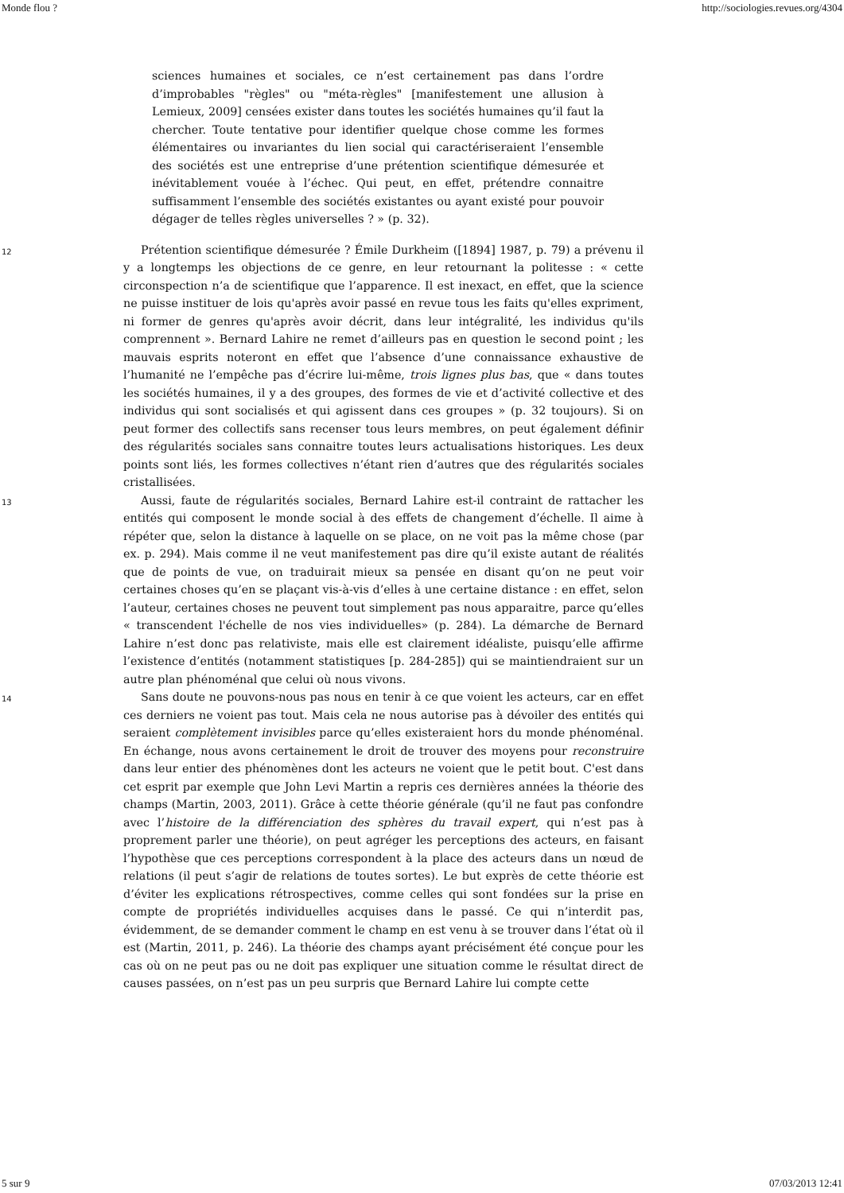Monde flou ? http://sociologies.revues.org/4304
sciences humaines et sociales, ce n’est certainement pas dans l’ordre d’improbables "règles" ou "méta-règles" [manifestement une allusion à Lemieux, 2009] censées exister dans toutes les sociétés humaines qu’il faut la chercher. Toute tentative pour identifier quelque chose comme les formes élémentaires ou invariantes du lien social qui caractériseraient l’ensemble des sociétés est une entreprise d’une prétention scientifique démesurée et inévitablement vouée à l’échec. Qui peut, en effet, prétendre connaitre suffisamment l’ensemble des sociétés existantes ou ayant existé pour pouvoir dégager de telles règles universelles ? » (p. 32).
12
Prétention scientifique démesurée ? Émile Durkheim ([1894] 1987, p. 79) a prévenu il y a longtemps les objections de ce genre, en leur retournant la politesse : « cette circonspection n’a de scientifique que l’apparence. Il est inexact, en effet, que la science ne puisse instituer de lois qu'après avoir passé en revue tous les faits qu'elles expriment, ni former de genres qu'après avoir décrit, dans leur intégralité, les individus qu'ils comprennent ». Bernard Lahire ne remet d’ailleurs pas en question le second point ; les mauvais esprits noteront en effet que l’absence d’une connaissance exhaustive de l’humanité ne l’empêche pas d’écrire lui-même, trois lignes plus bas, que « dans toutes les sociétés humaines, il y a des groupes, des formes de vie et d’activité collective et des individus qui sont socialisés et qui agissent dans ces groupes » (p. 32 toujours). Si on peut former des collectifs sans recenser tous leurs membres, on peut également définir des régularités sociales sans connaitre toutes leurs actualisations historiques. Les deux points sont liés, les formes collectives n’étant rien d’autres que des régularités sociales cristallisées.
13
Aussi, faute de régularités sociales, Bernard Lahire est-il contraint de rattacher les entités qui composent le monde social à des effets de changement d’échelle. Il aime à répéter que, selon la distance à laquelle on se place, on ne voit pas la même chose (par ex. p. 294). Mais comme il ne veut manifestement pas dire qu’il existe autant de réalités que de points de vue, on traduirait mieux sa pensée en disant qu’on ne peut voir certaines choses qu’en se plaçant vis-à-vis d’elles à une certaine distance : en effet, selon l’auteur, certaines choses ne peuvent tout simplement pas nous apparaitre, parce qu’elles « transcendent l'échelle de nos vies individuelles» (p. 284). La démarche de Bernard Lahire n’est donc pas relativiste, mais elle est clairement idéaliste, puisqu’elle affirme l’existence d’entités (notamment statistiques [p. 284-285]) qui se maintiendraient sur un autre plan phénoménal que celui où nous vivons.
14
Sans doute ne pouvons-nous pas nous en tenir à ce que voient les acteurs, car en effet ces derniers ne voient pas tout. Mais cela ne nous autorise pas à dévoiler des entités qui seraient complètement invisibles parce qu’elles existeraient hors du monde phénoménal. En échange, nous avons certainement le droit de trouver des moyens pour reconstruire dans leur entier des phénomènes dont les acteurs ne voient que le petit bout. C'est dans cet esprit par exemple que John Levi Martin a repris ces dernières années la théorie des champs (Martin, 2003, 2011). Grâce à cette théorie générale (qu’il ne faut pas confondre avec l’histoire de la différenciation des sphères du travail expert, qui n’est pas à proprement parler une théorie), on peut agréger les perceptions des acteurs, en faisant l’hypothèse que ces perceptions correspondent à la place des acteurs dans un nœud de relations (il peut s’agir de relations de toutes sortes). Le but exprès de cette théorie est d’éviter les explications rétrospectives, comme celles qui sont fondées sur la prise en compte de propriétés individuelles acquises dans le passé. Ce qui n’interdit pas, évidemment, de se demander comment le champ en est venu à se trouver dans l’état où il est (Martin, 2011, p. 246). La théorie des champs ayant précisément été conçue pour les cas où on ne peut pas ou ne doit pas expliquer une situation comme le résultat direct de causes passées, on n’est pas un peu surpris que Bernard Lahire lui compte cette
5 sur 9 07/03/2013 12:41